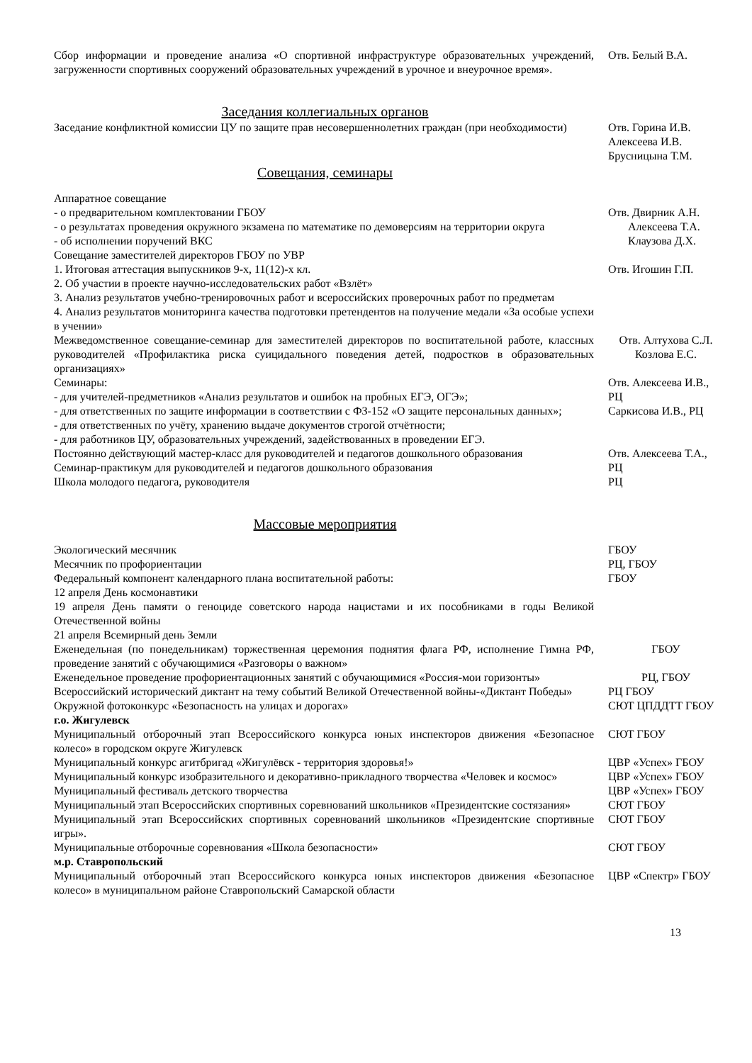| Сбор информации и проведение анализа «О спортивной инфраструктуре образовательных учреждений, загруженности спортивных сооружений образовательных учреждений в урочное и внеурочное время». | Отв. Белый В.А. |
Заседания коллегиальных органов
| Заседание конфликтной комиссии ЦУ по защите прав несовершеннолетних граждан (при необходимости) | Отв. Горина И.В. Алексеева И.В. Брусницына Т.М. |
Совещания, семинары
| Аппаратное совещание | |
| - о предварительном комплектовании ГБОУ - о результатах проведения окружного экзамена по математике по демоверсиям на территории округа - об исполнении поручений ВКС | Отв. Двирник А.Н. Алексеева Т.А. Клаузова Д.Х. |
| Совещание заместителей директоров ГБОУ по УВР | |
| 1. Итоговая аттестация выпускников 9-х, 11(12)-х кл. 2. Об участии в проекте научно-исследовательских работ «Взлёт» 3. Анализ результатов учебно-тренировочных работ и всероссийских проверочных работ по предметам 4. Анализ результатов мониторинга качества подготовки претендентов на получение медали «За особые успехи в учении» | Отв. Игошин Г.П. |
| Межведомственное совещание-семинар для заместителей директоров по воспитательной работе, классных руководителей «Профилактика риска суицидального поведения детей, подростков в образовательных организациях» | Отв. Алтухова С.Л. Козлова Е.С. |
| Семинары: - для учителей-предметников «Анализ результатов и ошибок на пробных ЕГЭ, ОГЭ»; - для ответственных по защите информации в соответствии с ФЗ-152 «О защите персональных данных»; - для ответственных по учёту, хранению выдаче документов строгой отчётности; - для работников ЦУ, образовательных учреждений, задействованных в проведении ЕГЭ. | Отв. Алексеева И.В., РЦ Саркисова И.В., РЦ |
| Постоянно действующий мастер-класс для руководителей и педагогов дошкольного образования Семинар-практикум для руководителей и педагогов дошкольного образования Школа молодого педагога, руководителя | Отв. Алексеева Т.А., РЦ РЦ |
Массовые мероприятия
| Экологический месячник | ГБОУ |
| Месячник по профориентации | РЦ, ГБОУ |
| Федеральный компонент календарного плана воспитательной работы: 12 апреля День космонавтики 19 апреля День памяти о геноциде советского народа нацистами и их пособниками в годы Великой Отечественной войны 21 апреля Всемирный день Земли | ГБОУ |
| Еженедельная (по понедельникам) торжественная церемония поднятия флага РФ, исполнение Гимна РФ, проведение занятий с обучающимися «Разговоры о важном» | ГБОУ |
| Еженедельное проведение профориентационных занятий с обучающимися «Россия-мои горизонты» | РЦ, ГБОУ |
| Всероссийский исторический диктант на тему событий Великой Отечественной войны-«Диктант Победы» | РЦ ГБОУ |
| Окружной фотоконкурс «Безопасность на улицах и дорогах» | СЮТ ЦПДДТТ ГБОУ |
| г.о. Жигулевск | |
| Муниципальный отборочный этап Всероссийского конкурса юных инспекторов движения «Безопасное колесо» в городском округе Жигулевск | СЮТ ГБОУ |
| Муниципальный конкурс агитбригад «Жигулёвск - территория здоровья!» | ЦВР «Успех» ГБОУ |
| Муниципальный конкурс изобразительного и декоративно-прикладного творчества «Человек и космос» | ЦВР «Успех» ГБОУ |
| Муниципальный фестиваль детского творчества | ЦВР «Успех» ГБОУ |
| Муниципальный этап Всероссийских спортивных соревнований школьников «Президентские состязания» | СЮТ ГБОУ |
| Муниципальный этап Всероссийских спортивных соревнований школьников «Президентские спортивные игры». | СЮТ ГБОУ |
| Муниципальные отборочные соревнования «Школа безопасности» | СЮТ ГБОУ |
| м.р. Ставропольский | |
| Муниципальный отборочный этап Всероссийского конкурса юных инспекторов движения «Безопасное колесо» в муниципальном районе Ставропольский Самарской области | ЦВР «Спектр» ГБОУ |
13